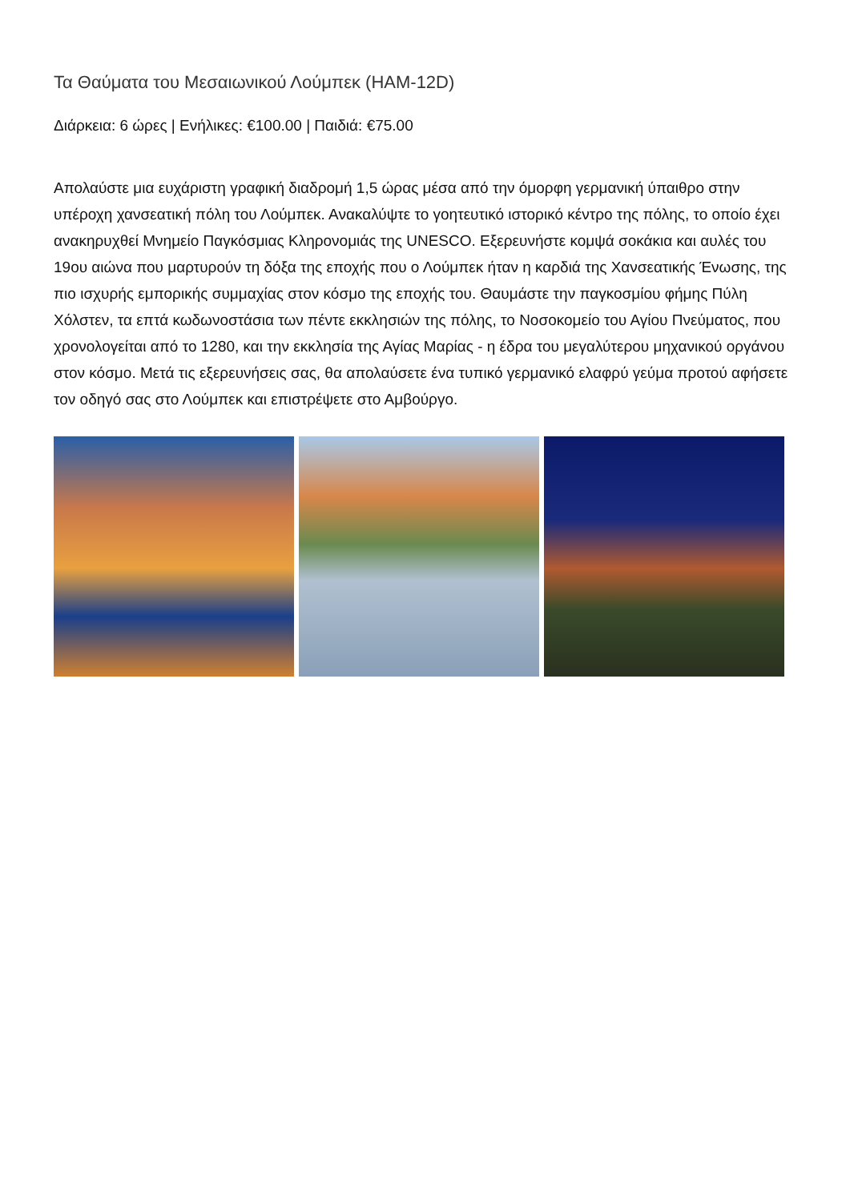Τα Θαύματα του Μεσαιωνικού Λούμπεκ (HAM-12D)
Διάρκεια: 6 ώρες | Ενήλικες: €100.00 | Παιδιά: €75.00
Απολαύστε μια ευχάριστη γραφική διαδρομή 1,5 ώρας μέσα από την όμορφη γερμανική ύπαιθρο στην υπέροχη χανσεατική πόλη του Λούμπεκ. Ανακαλύψτε το γοητευτικό ιστορικό κέντρο της πόλης, το οποίο έχει ανακηρυχθεί Μνημείο Παγκόσμιας Κληρονομιάς της UNESCO. Εξερευνήστε κομψά σοκάκια και αυλές του 19ου αιώνα που μαρτυρούν τη δόξα της εποχής που ο Λούμπεκ ήταν η καρδιά της Χανσεατικής Ένωσης, της πιο ισχυρής εμπορικής συμμαχίας στον κόσμο της εποχής του. Θαυμάστε την παγκοσμίου φήμης Πύλη Χόλστεν, τα επτά κωδωνοστάσια των πέντε εκκλησιών της πόλης, το Νοσοκομείο του Αγίου Πνεύματος, που χρονολογείται από το 1280, και την εκκλησία της Αγίας Μαρίας - η έδρα του μεγαλύτερου μηχανικού οργάνου στον κόσμο. Μετά τις εξερευνήσεις σας, θα απολαύσετε ένα τυπικό γερμανικό ελαφρύ γεύμα προτού αφήσετε τον οδηγό σας στο Λούμπεκ και επιστρέψετε στο Αμβούργο.